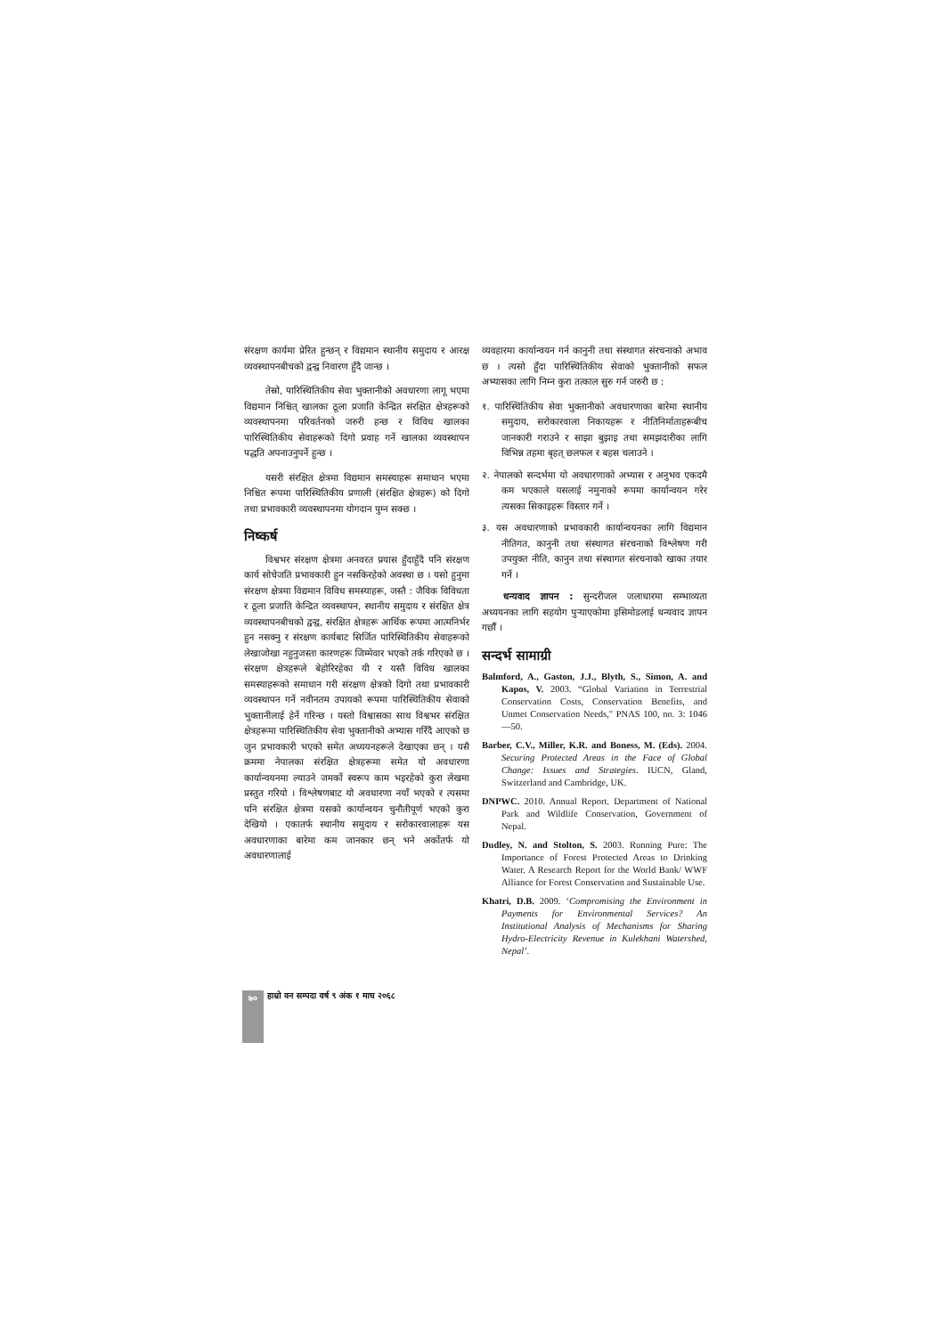संरक्षण कार्यमा प्रेरित हुन्छन् र विद्यमान स्थानीय समुदाय र आरक्ष व्यवस्थापनबीचको द्वन्द्व निवारण हुँदै जान्छ ।
तेस्रो, पारिस्थितिकीय सेवा भुक्तानीको अवधारणा लागू भएमा विद्यमान निश्चित् खालका ठूला प्रजाति केन्द्रित संरक्षित क्षेत्रहरूको व्यवस्थापनमा परिवर्तनको जरुरी हन्छ र विविध खालका पारिस्थितिकीय सेवाहरूको दिगो प्रवाह गर्ने खालका व्यवस्थापन पद्धति अपनाउनुपर्ने हुन्छ ।
यसरी संरक्षित क्षेत्रमा विद्यमान समस्याहरू समाधान भएमा निश्चित रूपमा पारिस्थितिकीय प्रणाली (संरक्षित क्षेत्रहरू) को दिगो तथा प्रभावकारी व्यवस्थापनमा योगदान पुग्न सक्छ ।
निष्कर्ष
विश्वभर संरक्षण क्षेत्रमा अनवरत प्रयास हुँदाहुँदै पनि संरक्षण कार्य सोचेजति प्रभावकारी हुन नसकिरहेको अवस्था छ । यसो हुनुमा संरक्षण क्षेत्रमा विद्यमान विविध समस्याहरू, जस्तै : जैविक विविधता र ठूला प्रजाति केन्द्रित व्यवस्थापन, स्थानीय समुदाय र संरक्षित क्षेत्र व्यवस्थापनबीचको द्वन्द्व, संरक्षित क्षेत्रहरू आर्थिक रूपमा आत्मनिर्भर हुन नसक्नु र संरक्षण कार्यबाट सिर्जित पारिस्थितिकीय सेवाहरूको लेखाजोखा नहुनुजस्ता कारणहरू जिम्मेवार भएको तर्क गरिएको छ । संरक्षण क्षेत्रहरूले बेहोरिरहेका यी र यस्तै विविध खालका समस्याहरूको समाधान गरी संरक्षण क्षेत्रको दिगो तथा प्रभावकारी व्यवस्थापन गर्ने नवीनतम उपायको रूपमा पारिस्थितिकीय सेवाको भुक्तानीलाई हेर्ने गरिन्छ । यस्तो विश्वासका साथ विश्वभर संरक्षित क्षेत्रहरूमा पारिस्थितिकीय सेवा भुक्तानीको अभ्यास गरिँदै आएको छ जुन प्रभावकारी भएको समेत अध्ययनहरूले देखाएका छन् । यसै क्रममा नेपालका संरक्षित क्षेत्रहरूमा समेत यो अवधारणा कार्यान्वयनमा ल्याउने जमर्को स्वरूप काम भइरहेको कुरा लेखमा प्रस्तुत गरियो । विश्लेषणबाट यो अवधारणा नयाँ भएको र त्यसमा पनि संरक्षित क्षेत्रमा यसको कार्यान्वयन चुनौतीपूर्ण भएको कुरा देखियो । एकातर्फ स्थानीय समुदाय र सरोकारवालाहरू यस अवधारणाका बारेमा कम जानकार छन् भने अर्कोतर्फ यो अवधारणालाई
व्यवहारमा कार्यान्वयन गर्न कानुनी तथा संस्थागत संरचनाको अभाव छ । त्यसो हुँदा पारिस्थितिकीय सेवाको भुक्तानीको सफल अभ्यासका लागि निम्न कुरा तत्काल सुरु गर्न जरुरी छ :
१. पारिस्थितिकीय सेवा भुक्तानीको अवधारणाका बारेमा स्थानीय समुदाय, सरोकारवाला निकायहरू र नीतिनिर्माताहरूबीच जानकारी गराउने र साझा बुझाइ तथा समझदारीका लागि विभिन्न तहमा बृहत् छलफल र बहस चलाउने ।
२. नेपालको सन्दर्भमा यो अवधारणाको अभ्यास र अनुभव एकदमै कम भएकाले यसलाई नमुनाको रूपमा कार्यान्वयन गरेर त्यसका सिकाइहरू विस्तार गर्ने ।
३. यस अवधारणाको प्रभावकारी कार्यान्वयनका लागि विद्यमान नीतिगत, कानुनी तथा संस्थागत संरचनाको विश्लेषण गरी उपयुक्त नीति, कानुन तथा संस्थागत संरचनाको खाका तयार गर्ने ।
धन्यवाद ज्ञापन : सुन्दरीजल जलाधारमा सम्भाव्यता अध्ययनका लागि सहयोग पुऱ्याएकोमा इसिमोडलाई धन्यवाद ज्ञापन गर्छौं ।
सन्दर्भ सामाग्री
Balmford, A., Gaston, J.J., Blyth, S., Simon, A. and Kapos, V. 2003. “Global Variation in Terrestrial Conservation Costs, Conservation Benefits, and Unmet Conservation Needs," PNAS 100, no. 3: 1046—50.
Barber, C.V., Miller, K.R. and Boness, M. (Eds). 2004. Securing Protected Areas in the Face of Global Change: Issues and Strategies. IUCN, Gland, Switzerland and Cambridge, UK.
DNPWC. 2010. Annual Report. Department of National Park and Wildlife Conservation, Government of Nepal.
Dudley, N. and Stolton, S. 2003. Running Pure: The Importance of Forest Protected Areas to Drinking Water. A Research Report for the World Bank/ WWF Alliance for Forest Conservation and Sustainable Use.
Khatri, D.B. 2009. ‘Compromising the Environment in Payments for Environmental Services? An Institutional Analysis of Mechanisms for Sharing Hydro-Electricity Revenue in Kulekhani Watershed, Nepal’.
७०
हाम्रो वन सम्पदा वर्ष ९ अंक १ माघ २०६८